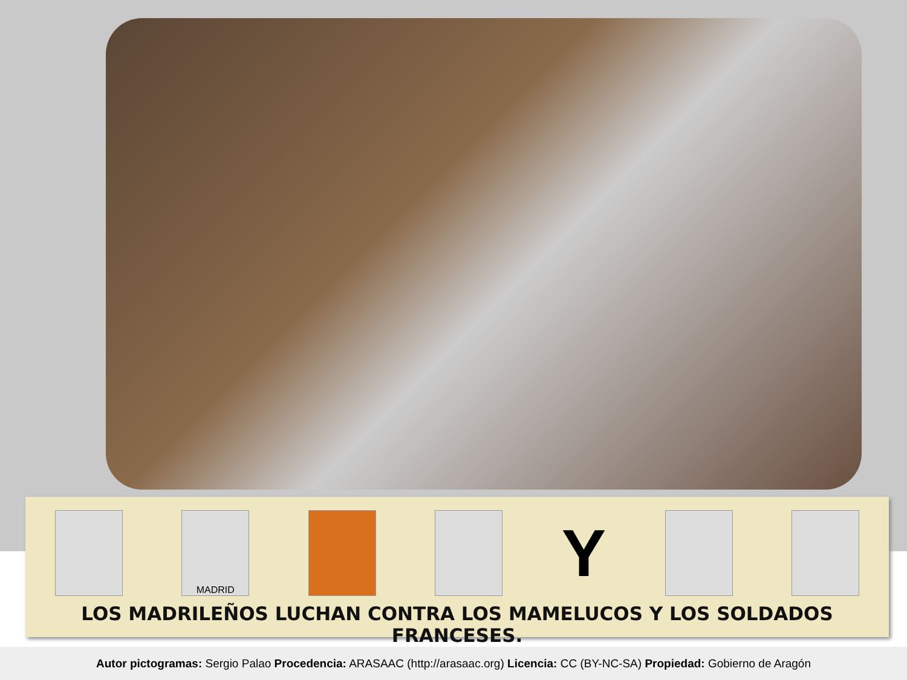MADRID
Y
LOS MADRILEÑOS LUCHAN CONTRA LOS MAMELUCOS Y LOS SOLDADOS FRANCESES.
Autor pictogramas: Sergio Palao Procedencia: ARASAAC (http://arasaac.org) Licencia: CC (BY-NC-SA) Propiedad: Gobierno de Aragón